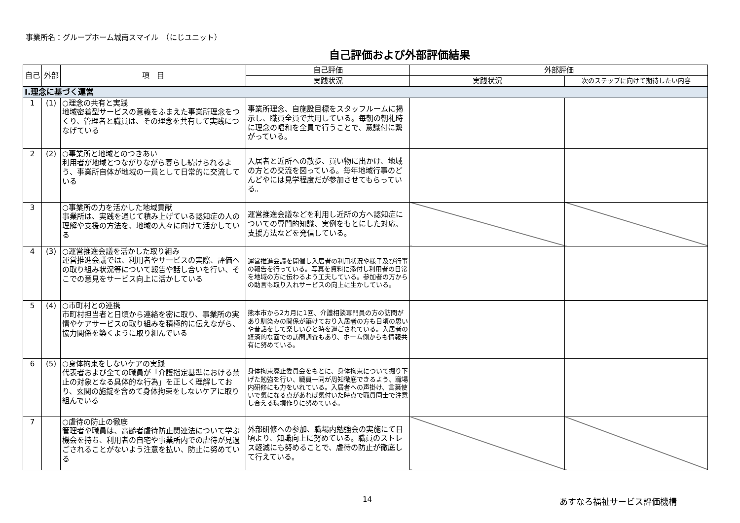事業所名：グループホーム城南スマイル　（にじユニット）
自己評価および外部評価結果
| 自己 | 外部 | 項 目 | 自己評価 | 外部評価 | |
| --- | --- | --- | --- | --- | --- |
| | | | 実践状況 | 実践状況 | 次のステップに向けて期待したい内容 |
| Ⅰ.理念に基づく運営 | | | | | |
| 1 | (1) | ○理念の共有と実践 地域密着型サービスの意義をふまえた事業所理念をつくり、管理者と職員は、その理念を共有して実践につなげている | 事業所理念、自施設目標をスタッフルームに掲示し、職員全員で共用している。毎朝の朝礼時に理念の唱和を全員で行うことで、意識付に繋がっている。 | | |
| 2 | (2) | ○事業所と地域とのつきあい 利用者が地域とつながりながら暮らし続けられるよう、事業所自体が地域の一員として日常的に交流している | 入居者と近所への散歩、買い物に出かけ、地域の方との交流を図っている。毎年地域行事のどんどやには見学程度だが参加させてもらっている。 | | |
| 3 | | ○事業所の力を活かした地域貢献 事業所は、実践を通じて積み上げている認知症の人の理解や支援の方法を、地域の人々に向けて活かしている | 運営推進会議などを利用し近所の方へ認知症についての専門的知識、実例をもとにした対応、支援方法などを発信している。 | | |
| 4 | (3) | ○運営推進会議を活かした取り組み 運営推進会議では、利用者やサービスの実際、評価への取り組み状況等について報告や話し合いを行い、そこでの意見をサービス向上に活かしている | 運営推進会議を開催し入居者の利用状況や様子及び行事の報告を行っている。写真を資料に添付し利用者の日常を地域の方に伝わるよう工夫している。参加者の方からの助言も取り入れサービスの向上に生かしている。 | | |
| 5 | (4) | ○市町村との連携 市町村担当者と日頃から連絡を密に取り、事業所の実情やケアサービスの取り組みを積極的に伝えながら、協力関係を築くように取り組んでいる | 熊本市から2カ月に1回、介護相談専門員の方の訪問があり馴染みの関係が築けており入居者の方も日頃の思いや昔話をして楽しいひと時を過ごされている。入居者の経済的な面での訪問調査もあり、ホーム側からも情報共有に努めている。 | | |
| 6 | (5) | ○身体拘束をしないケアの実践 代表者および全ての職員が「介護指定基準における禁止の対象となる具体的な行為」を正しく理解しており、玄関の施錠を含めて身体拘束をしないケアに取り組んでいる | 身体拘束廃止委員会をもとに、身体拘束について掘り下げた勉強を行い、職員一同が周知徹底できるよう、職場内研修にも力をいれている。入居者への声掛け、言葉使いで気になる点があれば気付いた時点で職員同士で注意し合える環境作りに努めている。 | | |
| 7 | | ○虐待の防止の徹底 管理者や職員は、高齢者虐待防止関連法について学ぶ機会を持ち、利用者の自宅や事業所内での虐待が見過ごされることがないよう注意を払い、防止に努めている | 外部研修への参加、職場内勉強会の実施にて日頃より、知識向上に努めている。職員のストレス軽減にも努めることで、虐待の防止が徹底して行えている。 | | |
14 あすなろ福祉サービス評価機構